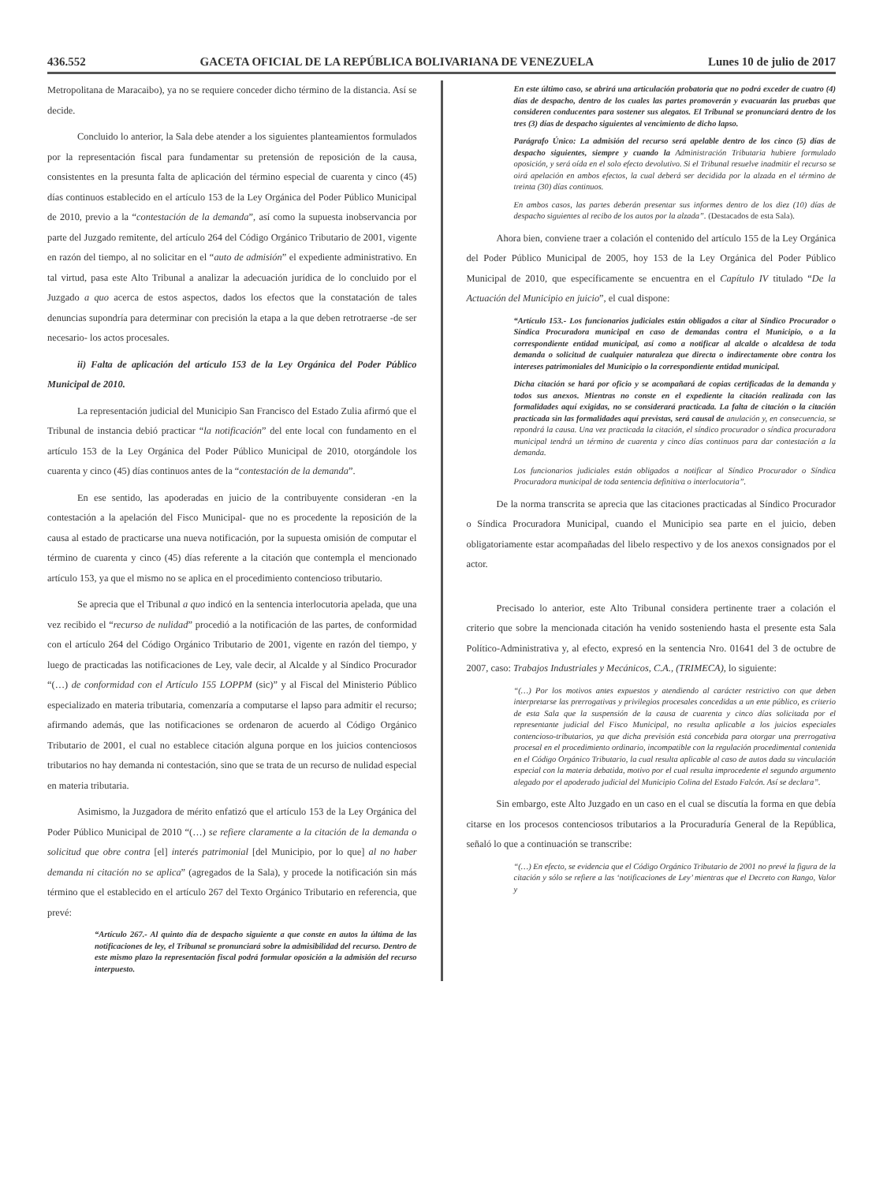436.552 GACETA OFICIAL DE LA REPÚBLICA BOLIVARIANA DE VENEZUELA Lunes 10 de julio de 2017
Metropolitana de Maracaibo), ya no se requiere conceder dicho término de la distancia. Así se decide.
Concluido lo anterior, la Sala debe atender a los siguientes planteamientos formulados por la representación fiscal para fundamentar su pretensión de reposición de la causa, consistentes en la presunta falta de aplicación del término especial de cuarenta y cinco (45) días continuos establecido en el artículo 153 de la Ley Orgánica del Poder Público Municipal de 2010, previo a la “contestación de la demanda”, así como la supuesta inobservancia por parte del Juzgado remitente, del artículo 264 del Código Orgánico Tributario de 2001, vigente en razón del tiempo, al no solicitar en el “auto de admisión” el expediente administrativo. En tal virtud, pasa este Alto Tribunal a analizar la adecuación jurídica de lo concluido por el Juzgado a quo acerca de estos aspectos, dados los efectos que la constatación de tales denuncias supondría para determinar con precisión la etapa a la que deben retrotraerse -de ser necesario- los actos procesales.
ii) Falta de aplicación del artículo 153 de la Ley Orgánica del Poder Público Municipal de 2010.
La representación judicial del Municipio San Francisco del Estado Zulia afirmó que el Tribunal de instancia debió practicar “la notificación” del ente local con fundamento en el artículo 153 de la Ley Orgánica del Poder Público Municipal de 2010, otorgándole los cuarenta y cinco (45) días continuos antes de la “contestación de la demanda”.
En ese sentido, las apoderadas en juicio de la contribuyente consideran -en la contestación a la apelación del Fisco Municipal- que no es procedente la reposición de la causa al estado de practicarse una nueva notificación, por la supuesta omisión de computar el término de cuarenta y cinco (45) días referente a la citación que contempla el mencionado artículo 153, ya que el mismo no se aplica en el procedimiento contencioso tributario.
Se aprecia que el Tribunal a quo indicó en la sentencia interlocutoria apelada, que una vez recibido el “recurso de nulidad” procedió a la notificación de las partes, de conformidad con el artículo 264 del Código Orgánico Tributario de 2001, vigente en razón del tiempo, y luego de practicadas las notificaciones de Ley, vale decir, al Alcalde y al Síndico Procurador “(…) de conformidad con el Artículo 155 LOPPM (sic)” y al Fiscal del Ministerio Público especializado en materia tributaria, comenzaría a computarse el lapso para admitir el recurso; afirmando además, que las notificaciones se ordenaron de acuerdo al Código Orgánico Tributario de 2001, el cual no establece citación alguna porque en los juicios contenciosos tributarios no hay demanda ni contestación, sino que se trata de un recurso de nulidad especial en materia tributaria.
Asimismo, la Juzgadora de mérito enfatizó que el artículo 153 de la Ley Orgánica del Poder Público Municipal de 2010 “(…) se refiere claramente a la citación de la demanda o solicitud que obre contra [el] interés patrimonial [del Municipio, por lo que] al no haber demanda ni citación no se aplica” (agregados de la Sala), y procede la notificación sin más término que el establecido en el artículo 267 del Texto Orgánico Tributario en referencia, que prevé:
“Artículo 267.- Al quinto día de despacho siguiente a que conste en autos la última de las notificaciones de ley, el Tribunal se pronunciará sobre la admisibilidad del recurso. Dentro de este mismo plazo la representación fiscal podrá formular oposición a la admisión del recurso interpuesto.
En este último caso, se abrirá una articulación probatoria que no podrá exceder de cuatro (4) días de despacho, dentro de los cuales las partes promoverán y evacuarán las pruebas que consideren conducentes para sostener sus alegatos. El Tribunal se pronunciará dentro de los tres (3) días de despacho siguientes al vencimiento de dicho lapso.
Parágrafo Único: La admisión del recurso será apelable dentro de los cinco (5) días de despacho siguientes, siempre y cuando la Administración Tributaria hubiere formulado oposición, y será oída en el solo efecto devolutivo. Si el Tribunal resuelve inadmitir el recurso se oirá apelación en ambos efectos, la cual deberá ser decidida por la alzada en el término de treinta (30) días continuos.
En ambos casos, las partes deberán presentar sus informes dentro de los diez (10) días de despacho siguientes al recibo de los autos por la alzada”. (Destacados de esta Sala).
Ahora bien, conviene traer a colación el contenido del artículo 155 de la Ley Orgánica del Poder Público Municipal de 2005, hoy 153 de la Ley Orgánica del Poder Público Municipal de 2010, que específicamente se encuentra en el Capítulo IV titulado “De la Actuación del Municipio en juicio”, el cual dispone:
“Artículo 153.- Los funcionarios judiciales están obligados a citar al Síndico Procurador o Síndica Procuradora municipal en caso de demandas contra el Municipio, o a la correspondiente entidad municipal, así como a notificar al alcalde o alcaldesa de toda demanda o solicitud de cualquier naturaleza que directa o indirectamente obre contra los intereses patrimoniales del Municipio o la correspondiente entidad municipal.
Dicha citación se hará por oficio y se acompañará de copias certificadas de la demanda y todos sus anexos. Mientras no conste en el expediente la citación realizada con las formalidades aquí exigidas, no se considerará practicada. La falta de citación o la citación practicada sin las formalidades aquí previstas, será causal de anulación y, en consecuencia, se repondrá la causa. Una vez practicada la citación, el síndico procurador o síndica procuradora municipal tendrá un término de cuarenta y cinco días continuos para dar contestación a la demanda.
Los funcionarios judiciales están obligados a notificar al Síndico Procurador o Síndica Procuradora municipal de toda sentencia definitiva o interlocutoria”.
De la norma transcrita se aprecia que las citaciones practicadas al Síndico Procurador o Síndica Procuradora Municipal, cuando el Municipio sea parte en el juicio, deben obligatoriamente estar acompañadas del libelo respectivo y de los anexos consignados por el actor.
Precisado lo anterior, este Alto Tribunal considera pertinente traer a colación el criterio que sobre la mencionada citación ha venido sosteniendo hasta el presente esta Sala Político-Administrativa y, al efecto, expresó en la sentencia Nro. 01641 del 3 de octubre de 2007, caso: Trabajos Industriales y Mecánicos, C.A., (TRIMECA), lo siguiente:
“(…) Por los motivos antes expuestos y atendiendo al carácter restrictivo con que deben interpretarse las prerrogativas y privilegios procesales concedidas a un ente público, es criterio de esta Sala que la suspensión de la causa de cuarenta y cinco días solicitada por el representante judicial del Fisco Municipal, no resulta aplicable a los juicios especiales contencioso-tributarios, ya que dicha previsión está concebida para otorgar una prerrogativa procesal en el procedimiento ordinario, incompatible con la regulación procedimental contenida en el Código Orgánico Tributario, la cual resulta aplicable al caso de autos dada su vinculación especial con la materia debatida, motivo por el cual resulta improcedente el segundo argumento alegado por el apoderado judicial del Municipio Colina del Estado Falcón. Así se declara”.
Sin embargo, este Alto Juzgado en un caso en el cual se discutía la forma en que debía citarse en los procesos contenciosos tributarios a la Procuraduría General de la República, señaló lo que a continuación se transcribe:
“(…) En efecto, se evidencia que el Código Orgánico Tributario de 2001 no prevé la figura de la citación y sólo se refiere a las ‘notificaciones de Ley’ mientras que el Decreto con Rango, Valor y